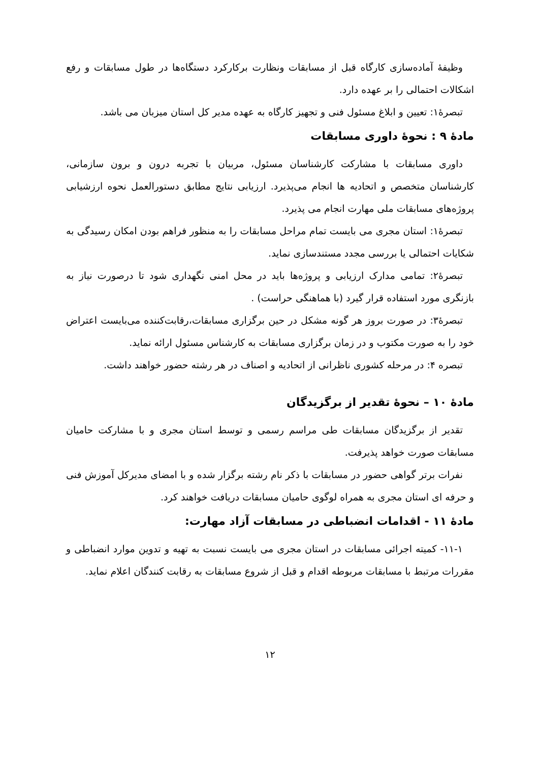وظیفهٔ آماده‌سازی کارگاه قبل از مسابقات ونظارت برکارکرد دستگاه‌ها در طول مسابقات و رفع اشکالات احتمالی را بر عهده دارد.
تبصرهٔ۱: تعیین و ابلاغ مسئول فنی و تجهیز کارگاه به عهده مدیر کل استان میزبان می باشد.
مادهٔ ۹ : نحوهٔ داوری مسابقات
داوری مسابقات با مشارکت کارشناسان مسئول، مربیان با تجربه درون و برون سازمانی، کارشناسان متخصص و اتحادیه ها انجام می‌پذیرد. ارزیابی نتایج مطابق دستورالعمل نحوه ارزشیابی پروژه‌های مسابقات ملی مهارت انجام می پذیرد.
تبصرهٔ۱: استان مجری می بایست تمام مراحل مسابقات را به منظور فراهم بودن امکان رسیدگی به شکایات احتمالی یا بررسی مجدد مستندسازی نماید.
تبصرهٔ۲: تمامی مدارک ارزیابی و پروژه‌ها باید در محل امنی نگهداری شود تا درصورت نیاز به بازنگری مورد استفاده قرار گیرد (با هماهنگی حراست) .
تبصرهٔ۳: در صورت بروز هر گونه مشکل در حین برگزاری مسابقات،رقابت‌کننده می‌بایست اعتراض خود را به صورت مکتوب و در زمان برگزاری مسابقات به کارشناس مسئول ارائه نماید.
تبصره ۴: در مرحله کشوری ناظرانی از اتحادیه و اصناف در هر رشته حضور خواهند داشت.
مادهٔ ۱۰ – نحوهٔ تقدیر از برگزیدگان
تقدیر از برگزیدگان مسابقات طی مراسم رسمی و توسط استان مجری و با مشارکت حامیان مسابقات صورت خواهد پذیرفت.
نفرات برتر گواهی حضور در مسابقات با ذکر نام رشته برگزار شده و با امضای مدیرکل آموزش فنی و حرفه ای استان مجری به همراه لوگوی حامیان مسابقات دریافت خواهند کرد.
مادهٔ ۱۱ - اقدامات انضباطی در مسابقات آزاد مهارت:
۱۱-۱- کمیته اجرائی مسابقات در استان مجری می بایست نسبت به تهیه و تدوین موارد انضباطی و مقررات مرتبط با مسابقات مربوطه اقدام و قبل از شروع مسابقات به رقابت کنندگان اعلام نماید.
۱۲